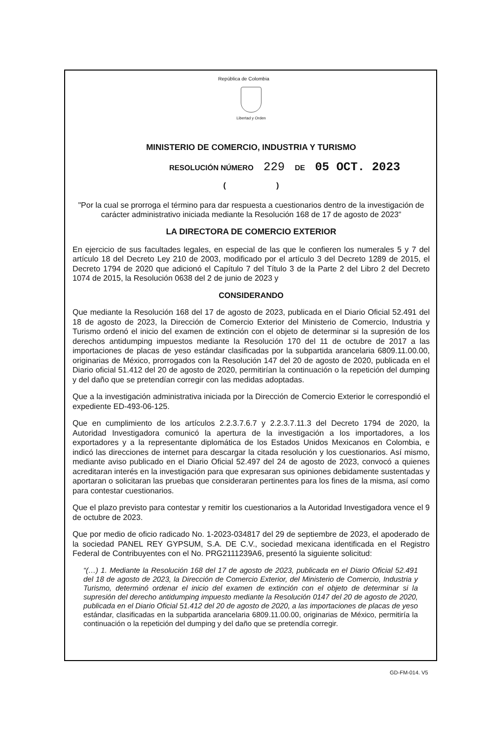República de Colombia
Libertad y Orden
MINISTERIO DE COMERCIO, INDUSTRIA Y TURISMO
RESOLUCIÓN NÚMERO 229 DE 05 OCT. 2023
( )
"Por la cual se prorroga el término para dar respuesta a cuestionarios dentro de la investigación de carácter administrativo iniciada mediante la Resolución 168 de 17 de agosto de 2023”
LA DIRECTORA DE COMERCIO EXTERIOR
En ejercicio de sus facultades legales, en especial de las que le confieren los numerales 5 y 7 del artículo 18 del Decreto Ley 210 de 2003, modificado por el artículo 3 del Decreto 1289 de 2015, el Decreto 1794 de 2020 que adicionó el Capítulo 7 del Título 3 de la Parte 2 del Libro 2 del Decreto 1074 de 2015, la Resolución 0638 del 2 de junio de 2023 y
CONSIDERANDO
Que mediante la Resolución 168 del 17 de agosto de 2023, publicada en el Diario Oficial 52.491 del 18 de agosto de 2023, la Dirección de Comercio Exterior del Ministerio de Comercio, Industria y Turismo ordenó el inicio del examen de extinción con el objeto de determinar si la supresión de los derechos antidumping impuestos mediante la Resolución 170 del 11 de octubre de 2017 a las importaciones de placas de yeso estándar clasificadas por la subpartida arancelaria 6809.11.00.00, originarias de México, prorrogados con la Resolución 147 del 20 de agosto de 2020, publicada en el Diario oficial 51.412 del 20 de agosto de 2020, permitirían la continuación o la repetición del dumping y del daño que se pretendían corregir con las medidas adoptadas.
Que a la investigación administrativa iniciada por la Dirección de Comercio Exterior le correspondió el expediente ED-493-06-125.
Que en cumplimiento de los artículos 2.2.3.7.6.7 y 2.2.3.7.11.3 del Decreto 1794 de 2020, la Autoridad Investigadora comunicó la apertura de la investigación a los importadores, a los exportadores y a la representante diplomática de los Estados Unidos Mexicanos en Colombia, e indicó las direcciones de internet para descargar la citada resolución y los cuestionarios. Así mismo, mediante aviso publicado en el Diario Oficial 52.497 del 24 de agosto de 2023, convocó a quienes acreditaran interés en la investigación para que expresaran sus opiniones debidamente sustentadas y aportaran o solicitaran las pruebas que consideraran pertinentes para los fines de la misma, así como para contestar cuestionarios.
Que el plazo previsto para contestar y remitir los cuestionarios a la Autoridad Investigadora vence el 9 de octubre de 2023.
Que por medio de oficio radicado No. 1-2023-034817 del 29 de septiembre de 2023, el apoderado de la sociedad PANEL REY GYPSUM, S.A. DE C.V., sociedad mexicana identificada en el Registro Federal de Contribuyentes con el No. PRG2111239A6, presentó la siguiente solicitud:
“(…) 1. Mediante la Resolución 168 del 17 de agosto de 2023, publicada en el Diario Oficial 52.491 del 18 de agosto de 2023, la Dirección de Comercio Exterior, del Ministerio de Comercio, Industria y Turismo, determinó ordenar el inicio del examen de extinción con el objeto de determinar si la supresión del derecho antidumping impuesto mediante la Resolución 0147 del 20 de agosto de 2020, publicada en el Diario Oficial 51.412 del 20 de agosto de 2020, a las importaciones de placas de yeso estándar, clasificadas en la subpartida arancelaria 6809.11.00.00, originarias de México, permitiría la continuación o la repetición del dumping y del daño que se pretendía corregir.
GD-FM-014. V5